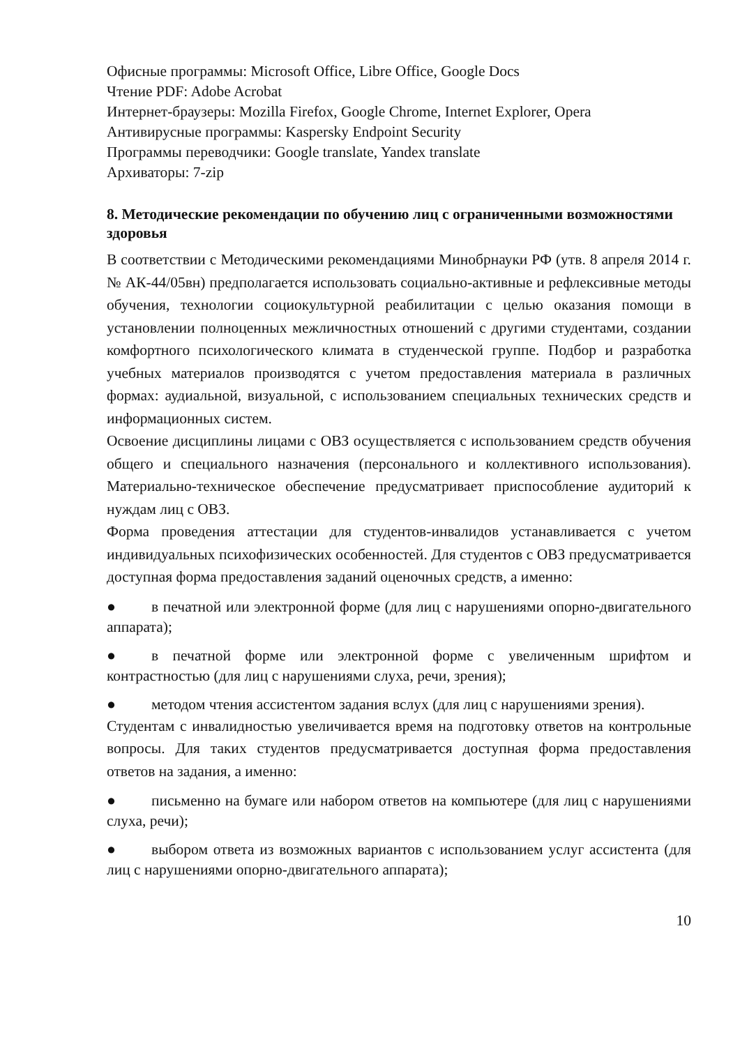Офисные программы: Microsoft Office, Libre Office, Google Docs
Чтение PDF: Adobe Acrobat
Интернет-браузеры: Mozilla Firefox, Google Chrome, Internet Explorer, Opera
Антивирусные программы: Kaspersky Endpoint Security
Программы переводчики: Google translate, Yandex translate
Архиваторы: 7-zip
8. Методические рекомендации по обучению лиц с ограниченными возможностями здоровья
В соответствии с Методическими рекомендациями Минобрнауки РФ (утв. 8 апреля 2014 г. № АК-44/05вн) предполагается использовать социально-активные и рефлексивные методы обучения, технологии социокультурной реабилитации с целью оказания помощи в установлении полноценных межличностных отношений с другими студентами, создании комфортного психологического климата в студенческой группе. Подбор и разработка учебных материалов производятся с учетом предоставления материала в различных формах: аудиальной, визуальной, с использованием специальных технических средств и информационных систем.
Освоение дисциплины лицами с ОВЗ осуществляется с использованием средств обучения общего и специального назначения (персонального и коллективного использования). Материально-техническое обеспечение предусматривает приспособление аудиторий к нуждам лиц с ОВЗ.
Форма проведения аттестации для студентов-инвалидов устанавливается с учетом индивидуальных психофизических особенностей. Для студентов с ОВЗ предусматривается доступная форма предоставления заданий оценочных средств, а именно:
● в печатной или электронной форме (для лиц с нарушениями опорно-двигательного аппарата);
● в печатной форме или электронной форме с увеличенным шрифтом и контрастностью (для лиц с нарушениями слуха, речи, зрения);
● методом чтения ассистентом задания вслух (для лиц с нарушениями зрения).
Студентам с инвалидностью увеличивается время на подготовку ответов на контрольные вопросы. Для таких студентов предусматривается доступная форма предоставления ответов на задания, а именно:
● письменно на бумаге или набором ответов на компьютере (для лиц с нарушениями слуха, речи);
● выбором ответа из возможных вариантов с использованием услуг ассистента (для лиц с нарушениями опорно-двигательного аппарата);
10